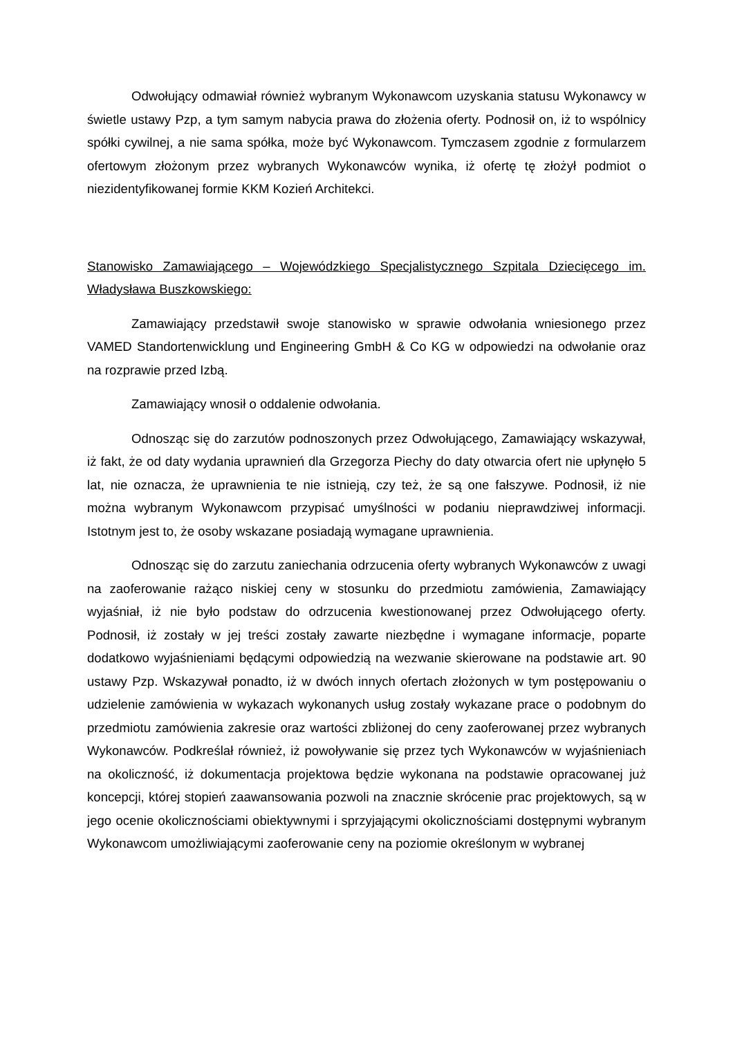Odwołujący odmawiał również wybranym Wykonawcom uzyskania statusu Wykonawcy w świetle ustawy Pzp, a tym samym nabycia prawa do złożenia oferty. Podnosił on, iż to wspólnicy spółki cywilnej, a nie sama spółka, może być Wykonawcom. Tymczasem zgodnie z formularzem ofertowym złożonym przez wybranych Wykonawców wynika, iż ofertę tę złożył podmiot o niezidentyfikowanej formie KKM Kozień Architekci.
Stanowisko Zamawiającego – Wojewódzkiego Specjalistycznego Szpitala Dziecięcego im. Władysława Buszkowskiego:
Zamawiający przedstawił swoje stanowisko w sprawie odwołania wniesionego przez VAMED Standortenwicklung und Engineering GmbH & Co KG w odpowiedzi na odwołanie oraz na rozprawie przed Izbą.
Zamawiający wnosił o oddalenie odwołania.
Odnosząc się do zarzutów podnoszonych przez Odwołującego, Zamawiający wskazywał, iż fakt, że od daty wydania uprawnień dla Grzegorza Piechy do daty otwarcia ofert nie upłynęło 5 lat, nie oznacza, że uprawnienia te nie istnieją, czy też, że są one fałszywe. Podnosił, iż nie można wybranym Wykonawcom przypisać umyślności w podaniu nieprawdziwej informacji. Istotnym jest to, że osoby wskazane posiadają wymagane uprawnienia.
Odnosząc się do zarzutu zaniechania odrzucenia oferty wybranych Wykonawców z uwagi na zaoferowanie rażąco niskiej ceny w stosunku do przedmiotu zamówienia, Zamawiający wyjaśniał, iż nie było podstaw do odrzucenia kwestionowanej przez Odwołującego oferty. Podnosił, iż zostały w jej treści zostały zawarte niezbędne i wymagane informacje, poparte dodatkowo wyjaśnieniami będącymi odpowiedzią na wezwanie skierowane na podstawie art. 90 ustawy Pzp. Wskazywał ponadto, iż w dwóch innych ofertach złożonych w tym postępowaniu o udzielenie zamówienia w wykazach wykonanych usług zostały wykazane prace o podobnym do przedmiotu zamówienia zakresie oraz wartości zbliżonej do ceny zaoferowanej przez wybranych Wykonawców. Podkreślał również, iż powoływanie się przez tych Wykonawców w wyjaśnieniach na okoliczność, iż dokumentacja projektowa będzie wykonana na podstawie opracowanej już koncepcji, której stopień zaawansowania pozwoli na znacznie skrócenie prac projektowych, są w jego ocenie okolicznościami obiektywnymi i sprzyjającymi okolicznościami dostępnymi wybranym Wykonawcom umożliwiającymi zaoferowanie ceny na poziomie określonym w wybranej